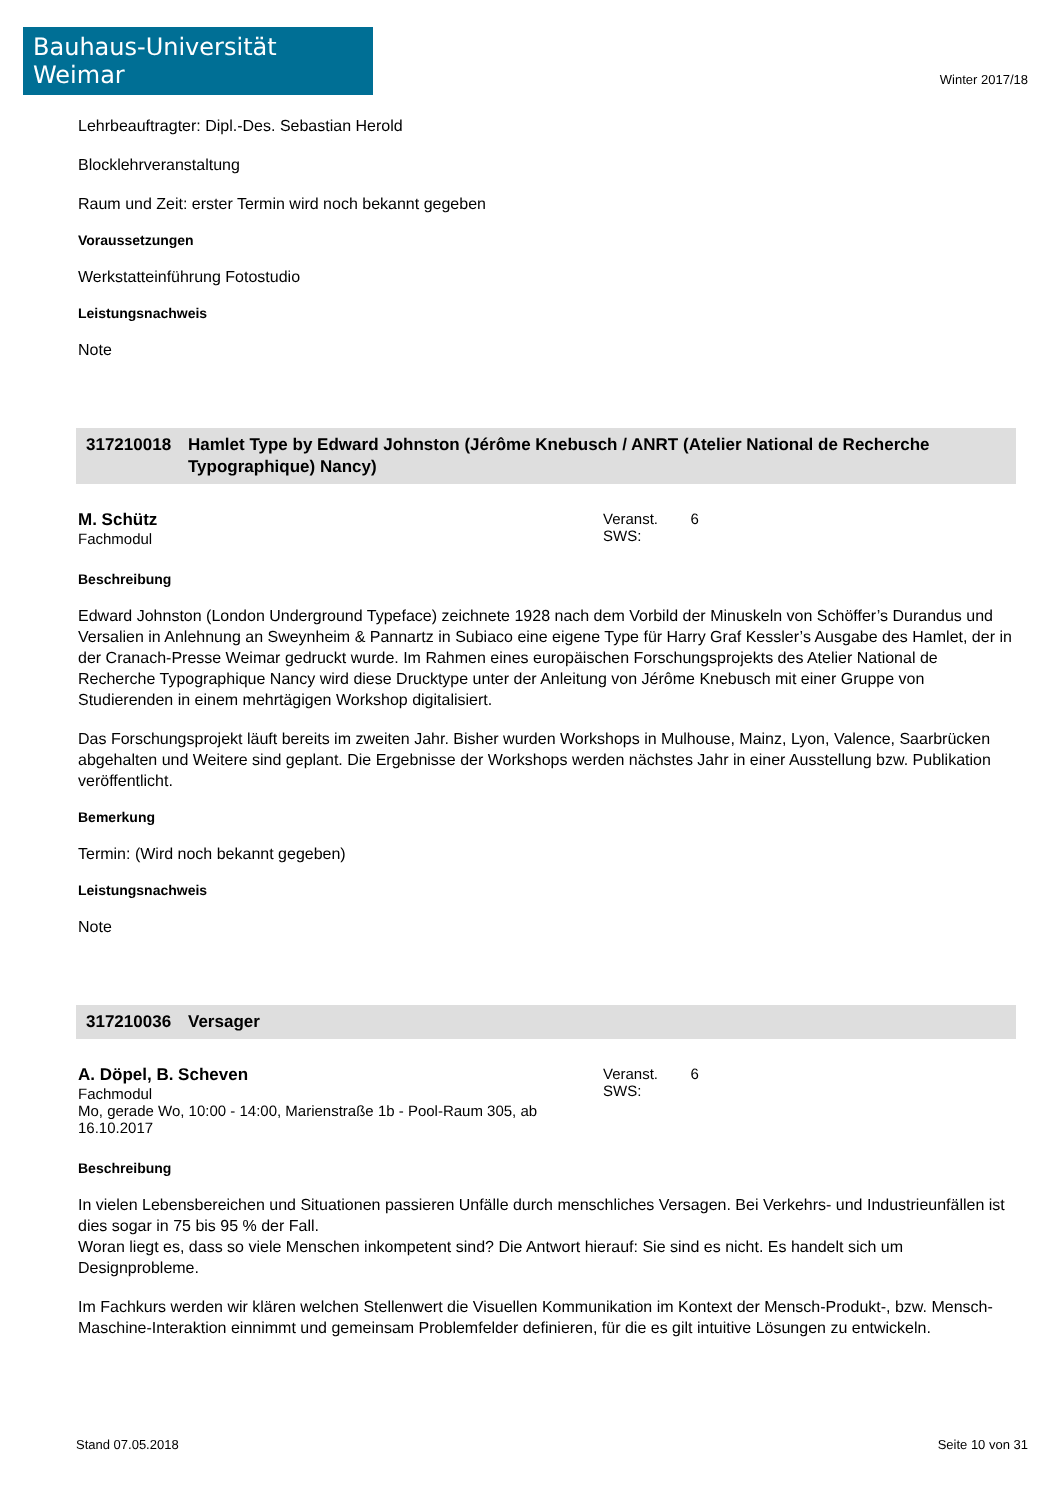Bauhaus-Universität Weimar
Winter 2017/18
Lehrbeauftragter: Dipl.-Des. Sebastian Herold
Blocklehrveranstaltung
Raum und Zeit: erster Termin wird noch bekannt gegeben
Voraussetzungen
Werkstatteinführung Fotostudio
Leistungsnachweis
Note
317210018 Hamlet Type by Edward Johnston (Jérôme Knebusch / ANRT (Atelier National de Recherche Typographique) Nancy)
M. Schütz
Fachmodul
Veranst. SWS:
6
Beschreibung
Edward Johnston (London Underground Typeface) zeichnete 1928 nach dem Vorbild der Minuskeln von Schöffer’s Durandus und Versalien in Anlehnung an Sweynheim & Pannartz in Subiaco eine eigene Type für Harry Graf Kessler’s Ausgabe des Hamlet, der in der Cranach-Presse Weimar gedruckt wurde. Im Rahmen eines europäischen Forschungsprojekts des Atelier National de Recherche Typographique Nancy wird diese Drucktype unter der Anleitung von Jérôme Knebusch mit einer Gruppe von Studierenden in einem mehrtägigen Workshop digitalisiert.
Das Forschungsprojekt läuft bereits im zweiten Jahr. Bisher wurden Workshops in Mulhouse, Mainz, Lyon, Valence, Saarbrücken abgehalten und Weitere sind geplant. Die Ergebnisse der Workshops werden nächstes Jahr in einer Ausstellung bzw. Publikation veröffentlicht.
Bemerkung
Termin: (Wird noch bekannt gegeben)
Leistungsnachweis
Note
317210036 Versager
A. Döpel, B. Scheven
Fachmodul
Mo, gerade Wo, 10:00 - 14:00, Marienstraße 1b - Pool-Raum 305, ab 16.10.2017
Veranst. SWS:
6
Beschreibung
In vielen Lebensbereichen und Situationen passieren Unfälle durch menschliches Versagen. Bei Verkehrs- und Industrieunfällen ist dies sogar in 75 bis 95 % der Fall.
Woran liegt es, dass so viele Menschen inkompetent sind? Die Antwort hierauf: Sie sind es nicht. Es handelt sich um Designprobleme.
Im Fachkurs werden wir klären welchen Stellenwert die Visuellen Kommunikation im Kontext der Mensch-Produkt-, bzw. Mensch-Maschine-Interaktion einnimmt und gemeinsam Problemfelder definieren, für die es gilt intuitive Lösungen zu entwickeln.
Stand 07.05.2018 Seite 10 von 31